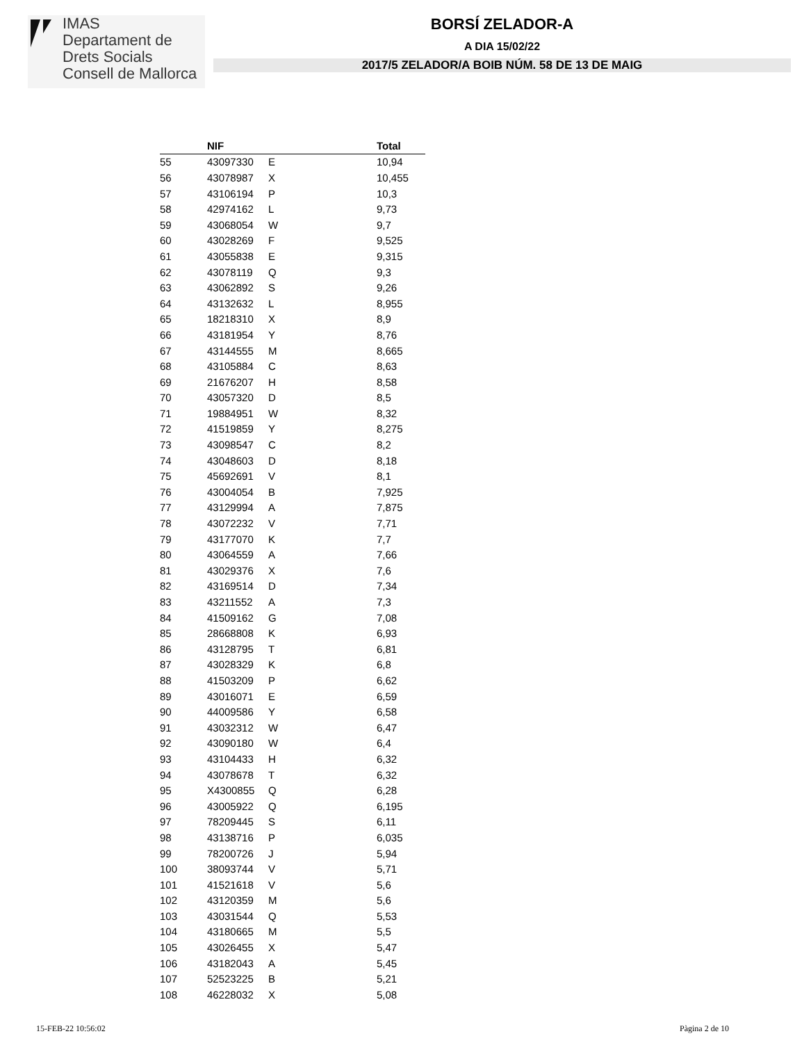IMAS
Departament de
Drets Socials
Consell de Mallorca
BORSÍ ZELADOR-A
A DIA 15/02/22
2017/5 ZELADOR/A BOIB NÚM. 58 DE 13 DE MAIG
| | NIF | | Total |
| --- | --- | --- | --- |
| 55 | 43097330 | E | 10,94 |
| 56 | 43078987 | X | 10,455 |
| 57 | 43106194 | P | 10,3 |
| 58 | 42974162 | L | 9,73 |
| 59 | 43068054 | W | 9,7 |
| 60 | 43028269 | F | 9,525 |
| 61 | 43055838 | E | 9,315 |
| 62 | 43078119 | Q | 9,3 |
| 63 | 43062892 | S | 9,26 |
| 64 | 43132632 | L | 8,955 |
| 65 | 18218310 | X | 8,9 |
| 66 | 43181954 | Y | 8,76 |
| 67 | 43144555 | M | 8,665 |
| 68 | 43105884 | C | 8,63 |
| 69 | 21676207 | H | 8,58 |
| 70 | 43057320 | D | 8,5 |
| 71 | 19884951 | W | 8,32 |
| 72 | 41519859 | Y | 8,275 |
| 73 | 43098547 | C | 8,2 |
| 74 | 43048603 | D | 8,18 |
| 75 | 45692691 | V | 8,1 |
| 76 | 43004054 | B | 7,925 |
| 77 | 43129994 | A | 7,875 |
| 78 | 43072232 | V | 7,71 |
| 79 | 43177070 | K | 7,7 |
| 80 | 43064559 | A | 7,66 |
| 81 | 43029376 | X | 7,6 |
| 82 | 43169514 | D | 7,34 |
| 83 | 43211552 | A | 7,3 |
| 84 | 41509162 | G | 7,08 |
| 85 | 28668808 | K | 6,93 |
| 86 | 43128795 | T | 6,81 |
| 87 | 43028329 | K | 6,8 |
| 88 | 41503209 | P | 6,62 |
| 89 | 43016071 | E | 6,59 |
| 90 | 44009586 | Y | 6,58 |
| 91 | 43032312 | W | 6,47 |
| 92 | 43090180 | W | 6,4 |
| 93 | 43104433 | H | 6,32 |
| 94 | 43078678 | T | 6,32 |
| 95 | X4300855 | Q | 6,28 |
| 96 | 43005922 | Q | 6,195 |
| 97 | 78209445 | S | 6,11 |
| 98 | 43138716 | P | 6,035 |
| 99 | 78200726 | J | 5,94 |
| 100 | 38093744 | V | 5,71 |
| 101 | 41521618 | V | 5,6 |
| 102 | 43120359 | M | 5,6 |
| 103 | 43031544 | Q | 5,53 |
| 104 | 43180665 | M | 5,5 |
| 105 | 43026455 | X | 5,47 |
| 106 | 43182043 | A | 5,45 |
| 107 | 52523225 | B | 5,21 |
| 108 | 46228032 | X | 5,08 |
15-FEB-22 10:56:02 Pàgina 2 de 10